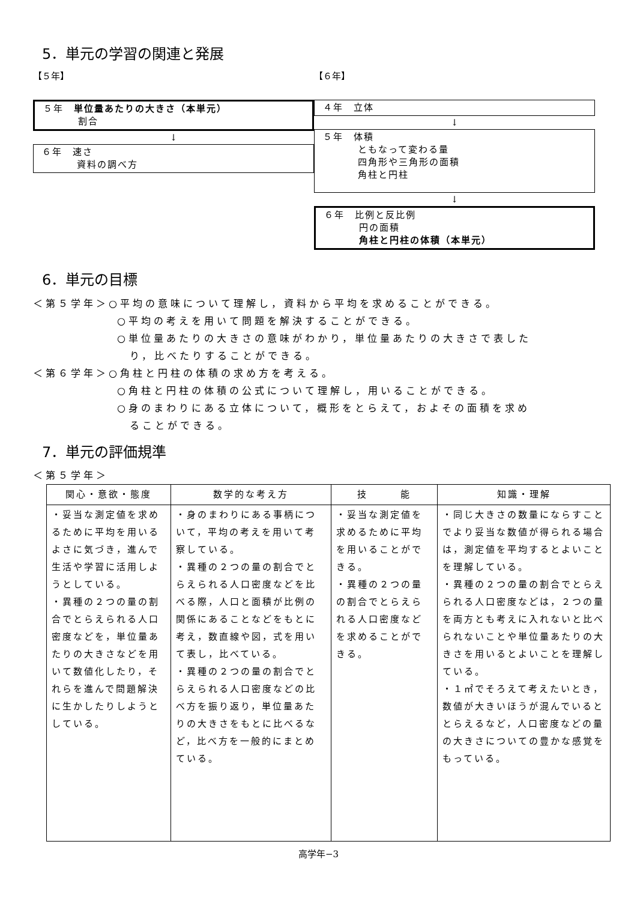5．単元の学習の関連と発展
【５年】
５年　単位量あたりの大きさ（本単元）
割合
↓
６年　速さ
資料の調べ方
【６年】
４年　立体
↓
５年　体積
ともなって変わる量
四角形や三角形の面積
角柱と円柱
↓
６年　比例と反比例
円の面積
角柱と円柱の体積（本単元）
6．単元の目標
＜第５学年＞○平均の意味について理解し，資料から平均を求めることができる。
○平均の考えを用いて問題を解決することができる。
○単位量あたりの大きさの意味がわかり，単位量あたりの大きさで表した
　り，比べたりすることができる。
＜第６学年＞○角柱と円柱の体積の求め方を考える。
○角柱と円柱の体積の公式について理解し，用いることができる。
○身のまわりにある立体について，概形をとらえて，およその面積を求め
　ることができる。
7．単元の評価規準
＜第５学年＞
| 関心・意欲・態度 | 数学的な考え方 | 技 能 | 知識・理解 |
| --- | --- | --- | --- |
| ・妥当な測定値を求めるために平均を用いるよさに気づき，進んで生活や学習に活用しようとしている。 ・異種の２つの量の割合でとらえられる人口密度などを，単位量あたりの大きさなどを用いて数値化したり，それらを進んで問題解決に生かしたりしようとしている。 | ・身のまわりにある事柄について，平均の考えを用いて考察している。 ・異種の２つの量の割合でとらえられる人口密度などを比べる際，人口と面積が比例の関係にあることなどをもとに考え，数直線や図，式を用いて表し，比べている。 ・異種の２つの量の割合でとらえられる人口密度などの比べ方を振り返り，単位量あたりの大きさをもとに比べるなど，比べ方を一般的にまとめている。 | ・妥当な測定値を求めるために平均を用いることができる。 ・異種の２つの量の割合でとらえられる人口密度などを求めることができる。 | ・同じ大きさの数量にならすことでより妥当な数値が得られる場合は，測定値を平均するとよいことを理解している。 ・異種の２つの量の割合でとらえられる人口密度などは，２つの量を両方とも考えに入れないと比べられないことや単位量あたりの大きさを用いるとよいことを理解している。 ・１㎡でそろえて考えたいとき，数値が大きいほうが混んでいるととらえるなど，人口密度などの量の大きさについての豊かな感覚をもっている。 |
高学年−3